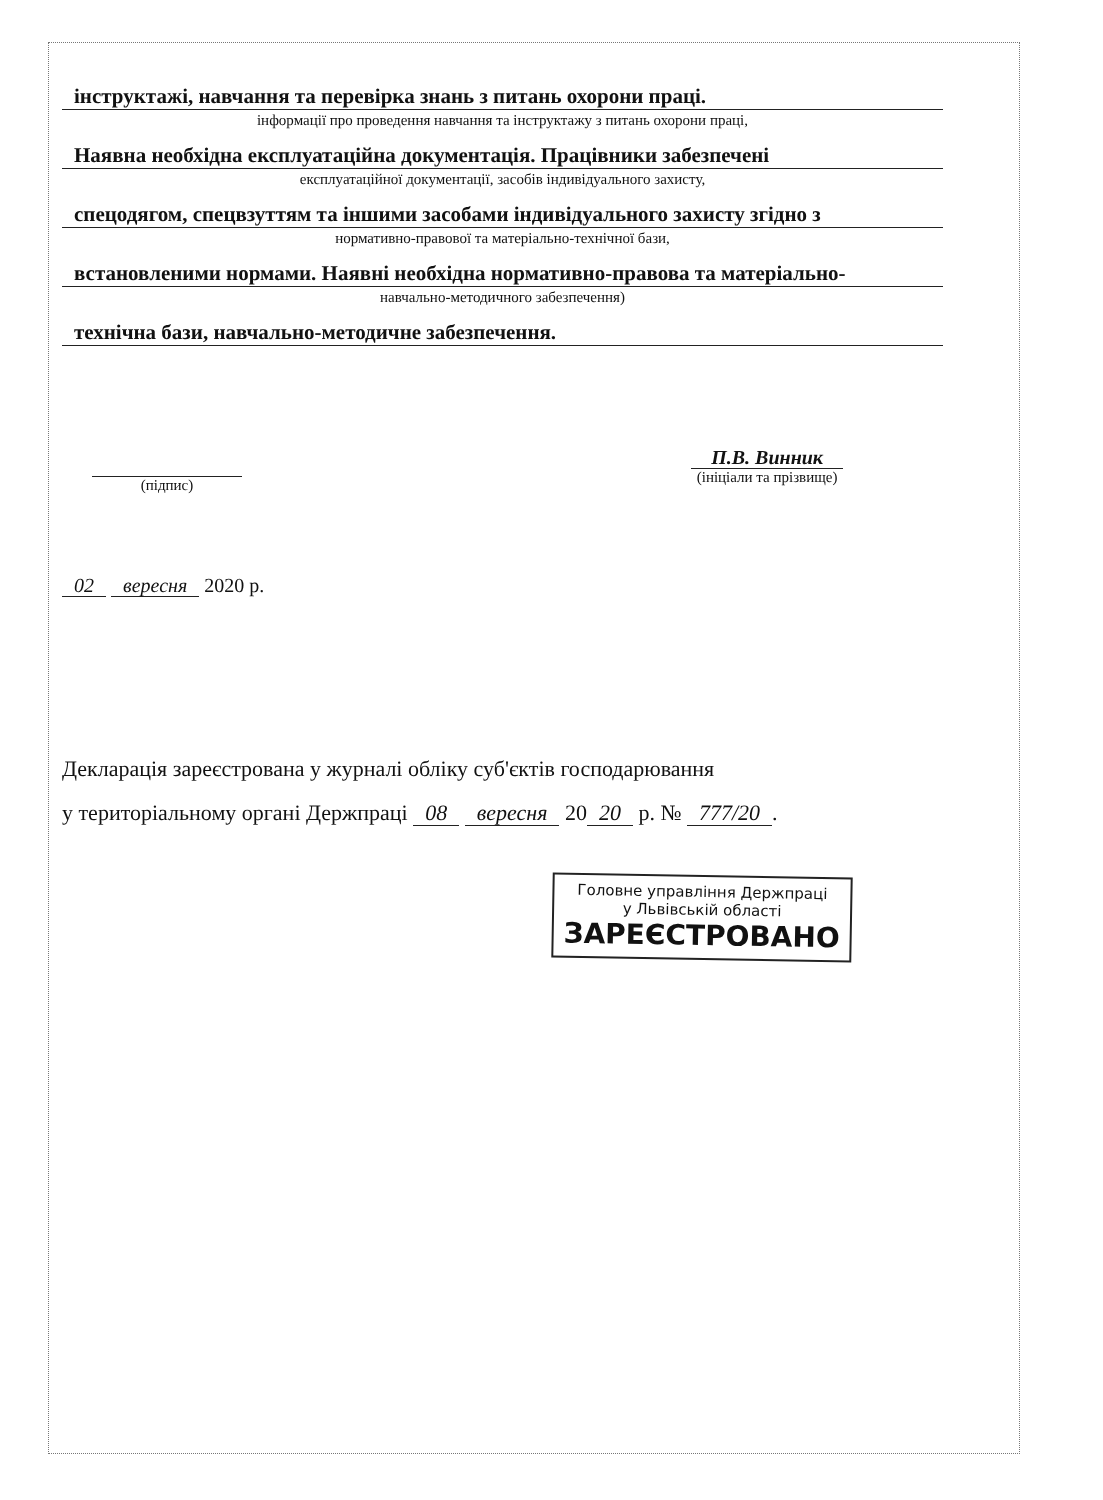інструктажі, навчання та перевірка знань з питань охорони праці.
інформації про проведення навчання та інструктажу з питань охорони праці,
Наявна необхідна експлуатаційна документація. Працівники забезпечені
експлуатаційної документації, засобів індивідуального захисту,
спецодягом, спецвзуттям та іншими засобами індивідуального захисту згідно з
нормативно-правової та матеріально-технічної бази,
встановленими нормами. Наявні необхідна нормативно-правова та матеріально-
навчально-методичного забезпечення)
технічна бази, навчально-методичне забезпечення.
(підпис)
П.В. Винник
(ініціали та прізвище)
02 вересня 2020 р.
Декларація зареєстрована у журналі обліку суб'єктів господарювання
у територіальному органі Держпраці 08 вересня 20 20 р. № 777/20.
Головне управління Держпраці
у Львівській області
ЗАРЕЄСТРОВАНО